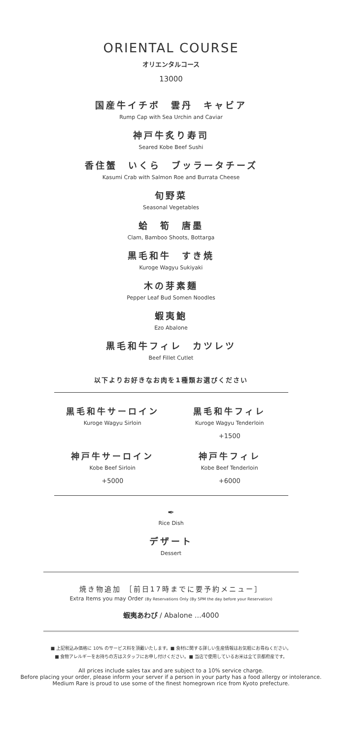ORIENTAL COURSE
オリエンタルコース
13000
国産牛イチボ　雲丹　キャビア
Rump Cap with Sea Urchin and Caviar
神戸牛炙り寿司
Seared Kobe Beef Sushi
香住蟹　いくら　ブッラータチーズ
Kasumi Crab with Salmon Roe and Burrata Cheese
旬野菜
Seasonal Vegetables
蛤　筍　唐墨
Clam, Bamboo Shoots, Bottarga
黒毛和牛　すき焼
Kuroge Wagyu Sukiyaki
木の芽素麺
Pepper Leaf Bud Somen Noodles
蝦夷鮑
Ezo Abalone
黒毛和牛フィレ　カツレツ
Beef Fillet Cutlet
以下よりお好きなお肉を1種類お選びください
黒毛和牛サーロイン
Kuroge Wagyu Sirloin
黒毛和牛フィレ
Kuroge Wagyu Tenderloin
+1500
神戸牛サーロイン
Kobe Beef Sirloin
+5000
神戸牛フィレ
Kobe Beef Tenderloin
+6000
✒
Rice Dish
デザート
Dessert
焼き物追加 ［前日17時までに要予約メニュー］
Extra Items you may Order (By Reservations Only (By 5PM the day before your Reservation)
蝦夷あわび / Abalone …4000
■ 上記税込み価格に 10% のサービス料を頂戴いたします。■ 食材に関する詳しい生産情報はお気軽にお尋ねください。
■ 食物アレルギーをお持ちの方はスタッフにお申し付けください。■ 当店で使用しているお米は全て京都府産です。
All prices include sales tax and are subject to a 10% service charge.
Before placing your order, please inform your server if a person in your party has a food allergy or intolerance.
Medium Rare is proud to use some of the finest homegrown rice from Kyoto prefecture.